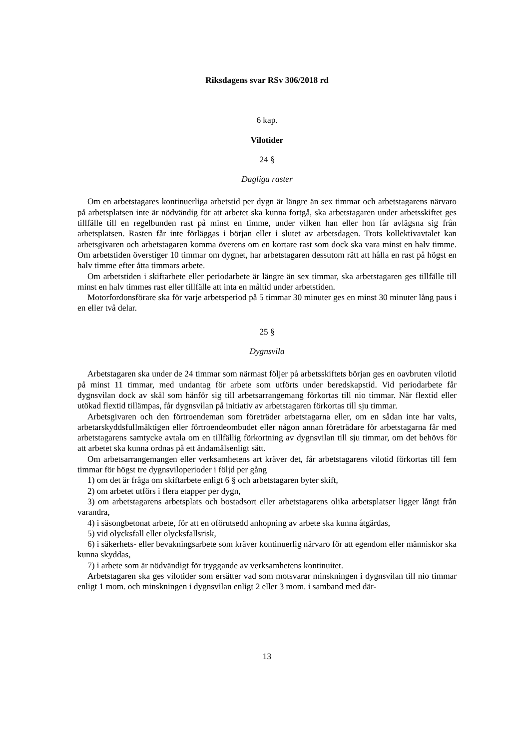Riksdagens svar RSv 306/2018 rd
6 kap.
Vilotider
24 §
Dagliga raster
Om en arbetstagares kontinuerliga arbetstid per dygn är längre än sex timmar och arbetstagarens närvaro på arbetsplatsen inte är nödvändig för att arbetet ska kunna fortgå, ska arbetstagaren under arbetsskiftet ges tillfälle till en regelbunden rast på minst en timme, under vilken han eller hon får avlägsna sig från arbetsplatsen. Rasten får inte förläggas i början eller i slutet av arbetsdagen. Trots kollektivavtalet kan arbetsgivaren och arbetstagaren komma överens om en kortare rast som dock ska vara minst en halv timme. Om arbetstiden överstiger 10 timmar om dygnet, har arbetstagaren dessutom rätt att hålla en rast på högst en halv timme efter åtta timmars arbete.
Om arbetstiden i skiftarbete eller periodarbete är längre än sex timmar, ska arbetstagaren ges tillfälle till minst en halv timmes rast eller tillfälle att inta en måltid under arbetstiden.
Motorfordonsförare ska för varje arbetsperiod på 5 timmar 30 minuter ges en minst 30 minuter lång paus i en eller två delar.
25 §
Dygnsvila
Arbetstagaren ska under de 24 timmar som närmast följer på arbetsskiftets början ges en oavbruten vilotid på minst 11 timmar, med undantag för arbete som utförts under beredskapstid. Vid periodarbete får dygnsvilan dock av skäl som hänför sig till arbetsarrangemang förkortas till nio timmar. När flextid eller utökad flextid tillämpas, får dygnsvilan på initiativ av arbetstagaren förkortas till sju timmar.
Arbetsgivaren och den förtroendeman som företräder arbetstagarna eller, om en sådan inte har valts, arbetarskyddsfullmäktigen eller förtroendeombudet eller någon annan företrädare för arbetstagarna får med arbetstagarens samtycke avtala om en tillfällig förkortning av dygnsvilan till sju timmar, om det behövs för att arbetet ska kunna ordnas på ett ändamålsenligt sätt.
Om arbetsarrangemangen eller verksamhetens art kräver det, får arbetstagarens vilotid förkortas till fem timmar för högst tre dygnsviloperioder i följd per gång
1) om det är fråga om skiftarbete enligt 6 § och arbetstagaren byter skift,
2) om arbetet utförs i flera etapper per dygn,
3) om arbetstagarens arbetsplats och bostadsort eller arbetstagarens olika arbetsplatser ligger långt från varandra,
4) i säsongbetonat arbete, för att en oförutsedd anhopning av arbete ska kunna åtgärdas,
5) vid olycksfall eller olycksfallsrisk,
6) i säkerhets- eller bevakningsarbete som kräver kontinuerlig närvaro för att egendom eller människor ska kunna skyddas,
7) i arbete som är nödvändigt för tryggande av verksamhetens kontinuitet.
Arbetstagaren ska ges vilotider som ersätter vad som motsvarar minskningen i dygnsvilan till nio timmar enligt 1 mom. och minskningen i dygnsvilan enligt 2 eller 3 mom. i samband med där-
13